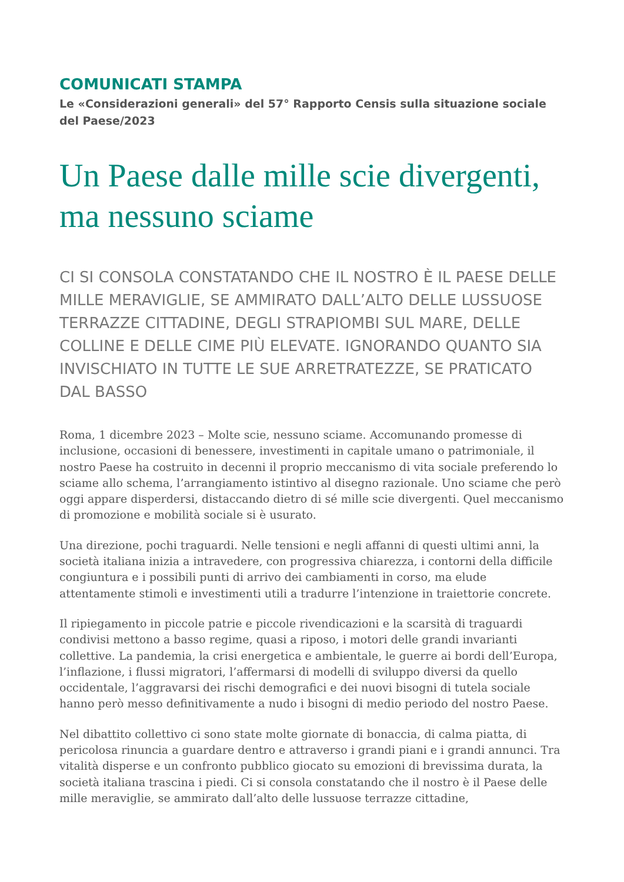COMUNICATI STAMPA
Le «Considerazioni generali» del 57° Rapporto Censis sulla situazione sociale del Paese/2023
Un Paese dalle mille scie divergenti, ma nessuno sciame
CI SI CONSOLA CONSTATANDO CHE IL NOSTRO È IL PAESE DELLE MILLE MERAVIGLIE, SE AMMIRATO DALL’ALTO DELLE LUSSUOSE TERRAZZE CITTADINE, DEGLI STRAPIOMBI SUL MARE, DELLE COLLINE E DELLE CIME PIÙ ELEVATE. IGNORANDO QUANTO SIA INVISCHIATO IN TUTTE LE SUE ARRETRATEZZE, SE PRATICATO DAL BASSO
Roma, 1 dicembre 2023 – Molte scie, nessuno sciame. Accomunando promesse di inclusione, occasioni di benessere, investimenti in capitale umano o patrimoniale, il nostro Paese ha costruito in decenni il proprio meccanismo di vita sociale preferendo lo sciame allo schema, l’arrangiamento istintivo al disegno razionale. Uno sciame che però oggi appare disperdersi, distaccando dietro di sé mille scie divergenti. Quel meccanismo di promozione e mobilità sociale si è usurato.
Una direzione, pochi traguardi. Nelle tensioni e negli affanni di questi ultimi anni, la società italiana inizia a intravedere, con progressiva chiarezza, i contorni della difficile congiuntura e i possibili punti di arrivo dei cambiamenti in corso, ma elude attentamente stimoli e investimenti utili a tradurre l’intenzione in traiettorie concrete.
Il ripiegamento in piccole patrie e piccole rivendicazioni e la scarsità di traguardi condivisi mettono a basso regime, quasi a riposo, i motori delle grandi invarianti collettive. La pandemia, la crisi energetica e ambientale, le guerre ai bordi dell’Europa, l’inflazione, i flussi migratori, l’affermarsi di modelli di sviluppo diversi da quello occidentale, l’aggravarsi dei rischi demografici e dei nuovi bisogni di tutela sociale hanno però messo definitivamente a nudo i bisogni di medio periodo del nostro Paese.
Nel dibattito collettivo ci sono state molte giornate di bonaccia, di calma piatta, di pericolosa rinuncia a guardare dentro e attraverso i grandi piani e i grandi annunci. Tra vitalità disperse e un confronto pubblico giocato su emozioni di brevissima durata, la società italiana trascina i piedi. Ci si consola constatando che il nostro è il Paese delle mille meraviglie, se ammirato dall’alto delle lussuose terrazze cittadine,